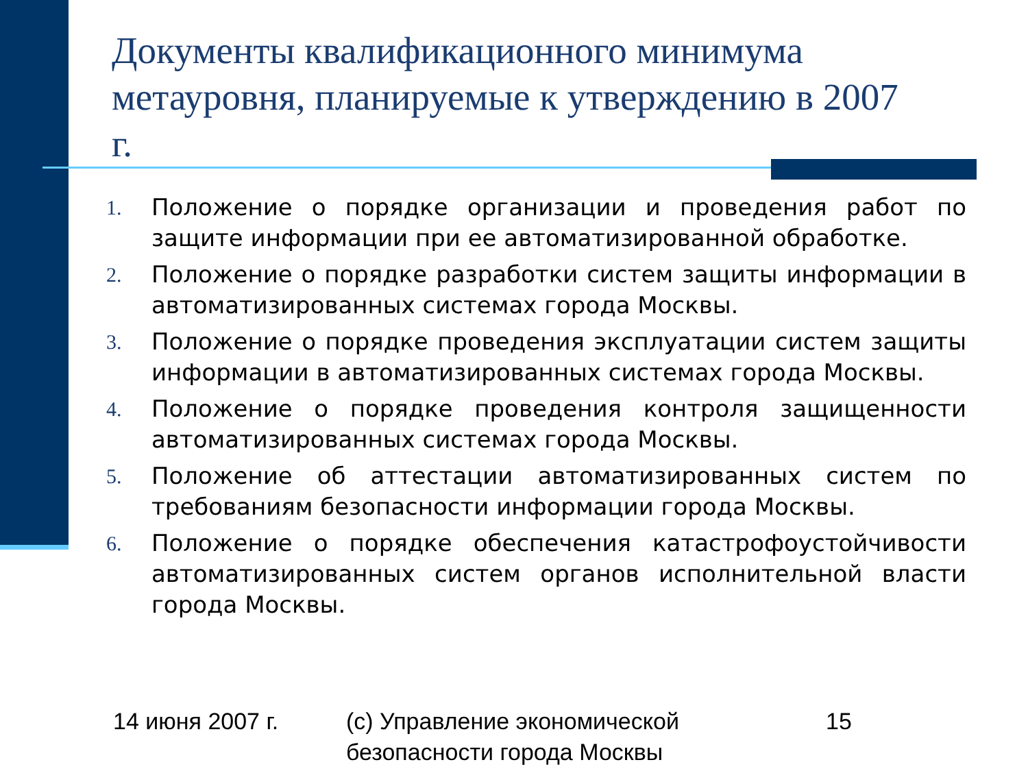Документы квалификационного минимума метауровня, планируемые к утверждению в 2007 г.
1. Положение о порядке организации и проведения работ по защите информации при ее автоматизированной обработке.
2. Положение о порядке разработки систем защиты информации в автоматизированных системах города Москвы.
3. Положение о порядке проведения эксплуатации систем защиты информации в автоматизированных системах города Москвы.
4. Положение о порядке проведения контроля защищенности автоматизированных системах города Москвы.
5. Положение об аттестации автоматизированных систем по требованиям безопасности информации города Москвы.
6. Положение о порядке обеспечения катастрофоустойчивости автоматизированных систем органов исполнительной власти города Москвы.
14 июня 2007 г. (c) Управление экономической безопасности города Москвы
15